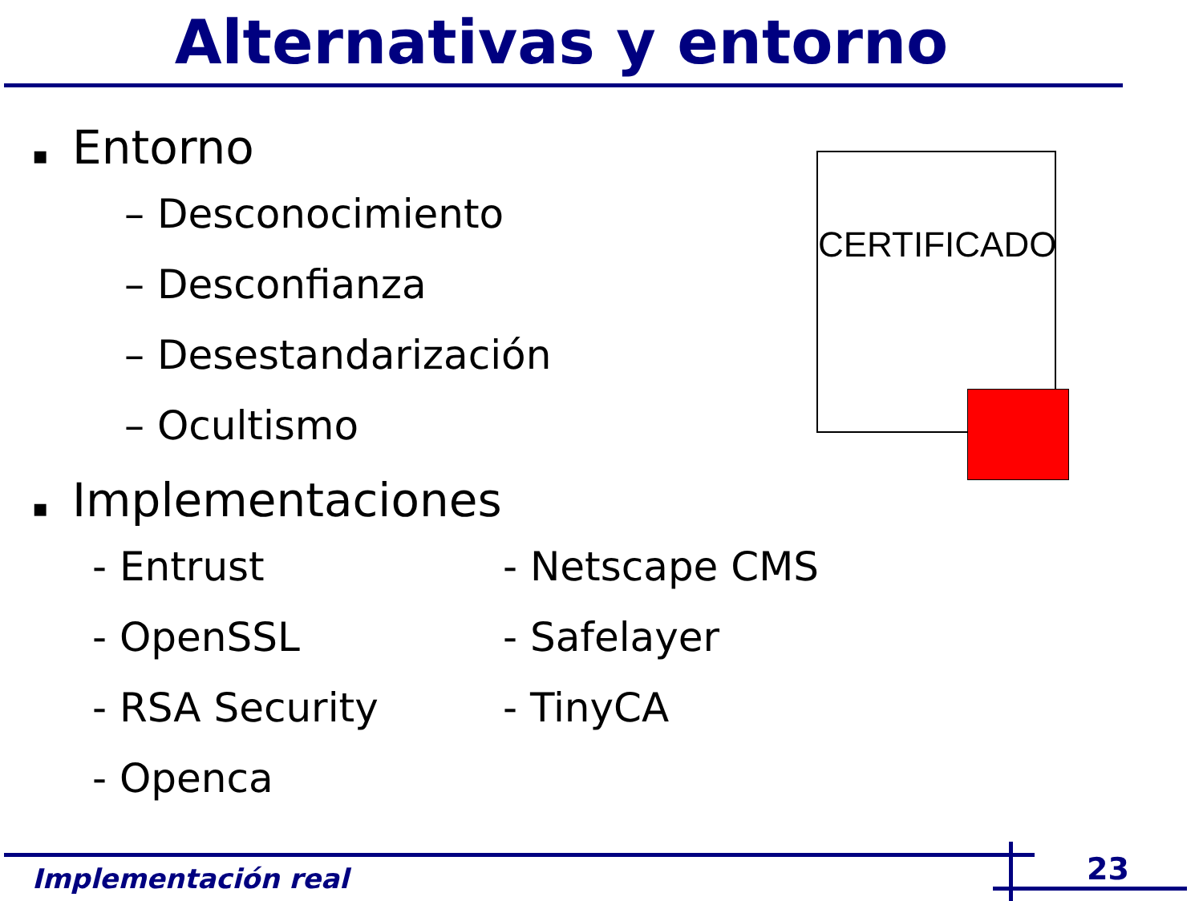Alternativas y entorno
CERTIFICADO
▪ Entorno
– Desconocimiento
– Desconfianza
– Desestandarización
– Ocultismo
▪ Implementaciones
- Entrust
- OpenSSL
- RSA Security
- Openca
- Netscape CMS
- Safelayer
- TinyCA
Implementación real 23